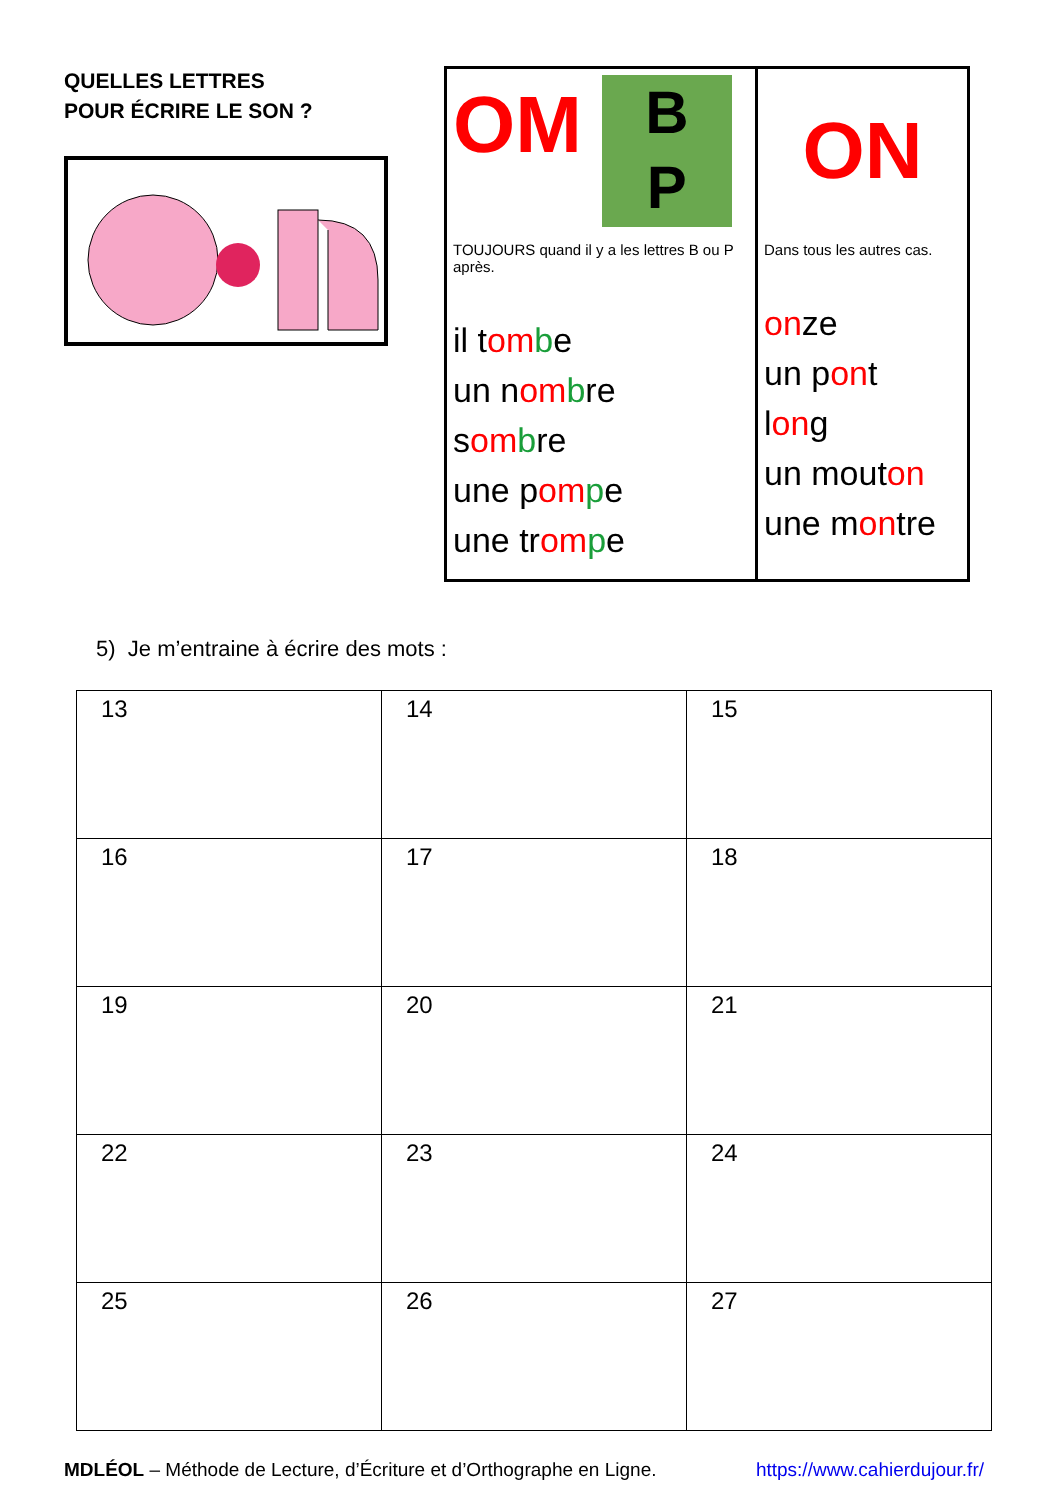QUELLES LETTRES
POUR ÉCRIRE LE SON ?
OM B
P
TOUJOURS quand il y a les lettres B ou P après.
il tom be
un nom bre
som bre
une pom pe
une trom pe
ON
Dans tous les autres cas.
onze
un pont
long
un mouton
une montre
5) Je m’entraine à écrire des mots :
| 13 | 14 | 15 |
| 16 | 17 | 18 |
| 19 | 20 | 21 |
| 22 | 23 | 24 |
| 25 | 26 | 27 |
MDLÉOL – Méthode de Lecture, d’Écriture et d’Orthographe en Ligne. https://www.cahierdujour.fr/